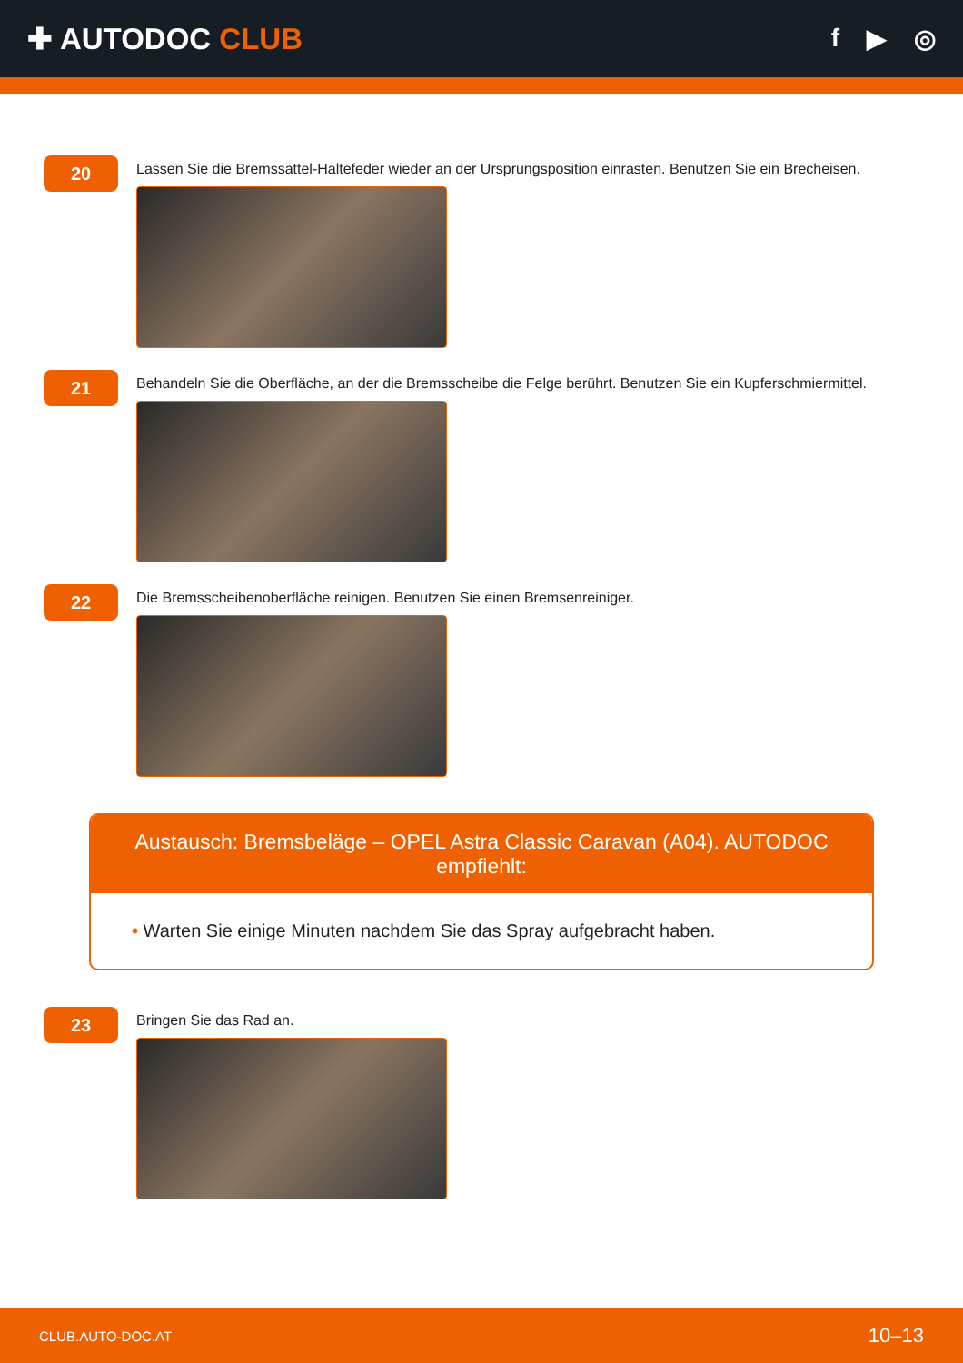✚ AUTODOC CLUB
f ▶ ◎
20
Lassen Sie die Bremssattel-Haltefeder wieder an der Ursprungsposition einrasten. Benutzen Sie ein Brecheisen.
21
Behandeln Sie die Oberfläche, an der die Bremsscheibe die Felge berührt. Benutzen Sie ein Kupferschmiermittel.
22
Die Bremsscheibenoberfläche reinigen. Benutzen Sie einen Bremsenreiniger.
Austausch: Bremsbeläge – OPEL Astra Classic Caravan (A04). AUTODOC empfiehlt:
• Warten Sie einige Minuten nachdem Sie das Spray aufgebracht haben.
23
Bringen Sie das Rad an.
CLUB.AUTO-DOC.AT 10–13